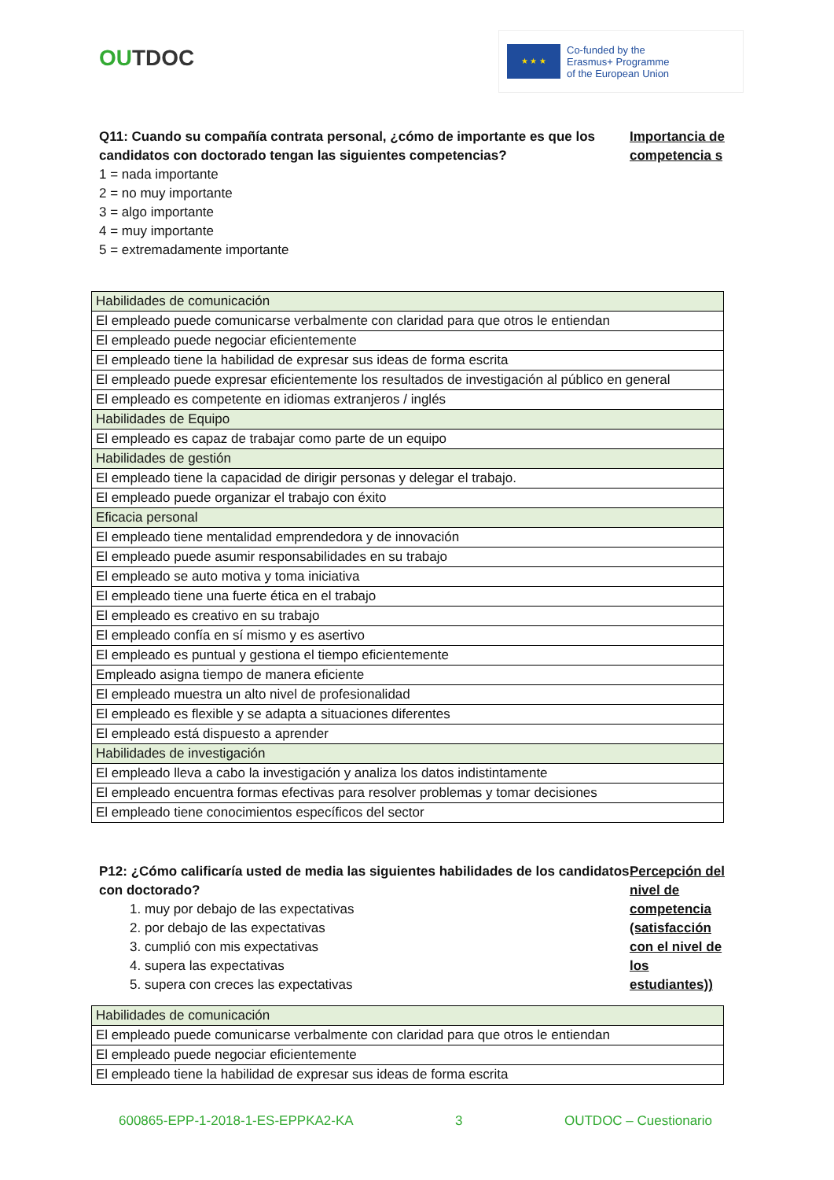OUTDOC
★ ★ ★
Co-funded by the
Erasmus+ Programme
of the European Union
Q11: Cuando su compañía contrata personal, ¿cómo de importante es que los candidatos con doctorado tengan las siguientes competencias?
1 = nada importante
2 = no muy importante
3 = algo importante
4 = muy importante
5 = extremadamente importante
Importancia de competencia s
| Habilidades de comunicación |
| El empleado puede comunicarse verbalmente con claridad para que otros le entiendan |
| El empleado puede negociar eficientemente |
| El empleado tiene la habilidad de expresar sus ideas de forma escrita |
| El empleado puede expresar eficientemente los resultados de investigación al público en general |
| El empleado es competente en idiomas extranjeros / inglés |
| Habilidades de Equipo |
| El empleado es capaz de trabajar como parte de un equipo |
| Habilidades de gestión |
| El empleado tiene la capacidad de dirigir personas y delegar el trabajo. |
| El empleado puede organizar el trabajo con éxito |
| Eficacia personal |
| El empleado tiene mentalidad emprendedora y de innovación |
| El empleado puede asumir responsabilidades en su trabajo |
| El empleado se auto motiva y toma iniciativa |
| El empleado tiene una fuerte ética en el trabajo |
| El empleado es creativo en su trabajo |
| El empleado confía en sí mismo y es asertivo |
| El empleado es puntual y gestiona el tiempo eficientemente |
| Empleado asigna tiempo de manera eficiente |
| El empleado muestra un alto nivel de profesionalidad |
| El empleado es flexible y se adapta a situaciones diferentes |
| El empleado está dispuesto a aprender |
| Habilidades de investigación |
| El empleado lleva a cabo la investigación y analiza los datos indistintamente |
| El empleado encuentra formas efectivas para resolver problemas y tomar decisiones |
| El empleado tiene conocimientos específicos del sector |
P12: ¿Cómo calificaría usted de media las siguientes habilidades de los candidatos con doctorado?
1. muy por debajo de las expectativas
2. por debajo de las expectativas
3. cumplió con mis expectativas
4. supera las expectativas
5. supera con creces las expectativas
Percepción del nivel de competencia (satisfacción con el nivel de los estudiantes))
| Habilidades de comunicación |
| El empleado puede comunicarse verbalmente con claridad para que otros le entiendan |
| El empleado puede negociar eficientemente |
| El empleado tiene la habilidad de expresar sus ideas de forma escrita |
600865-EPP-1-2018-1-ES-EPPKA2-KA 3 OUTDOC – Cuestionario